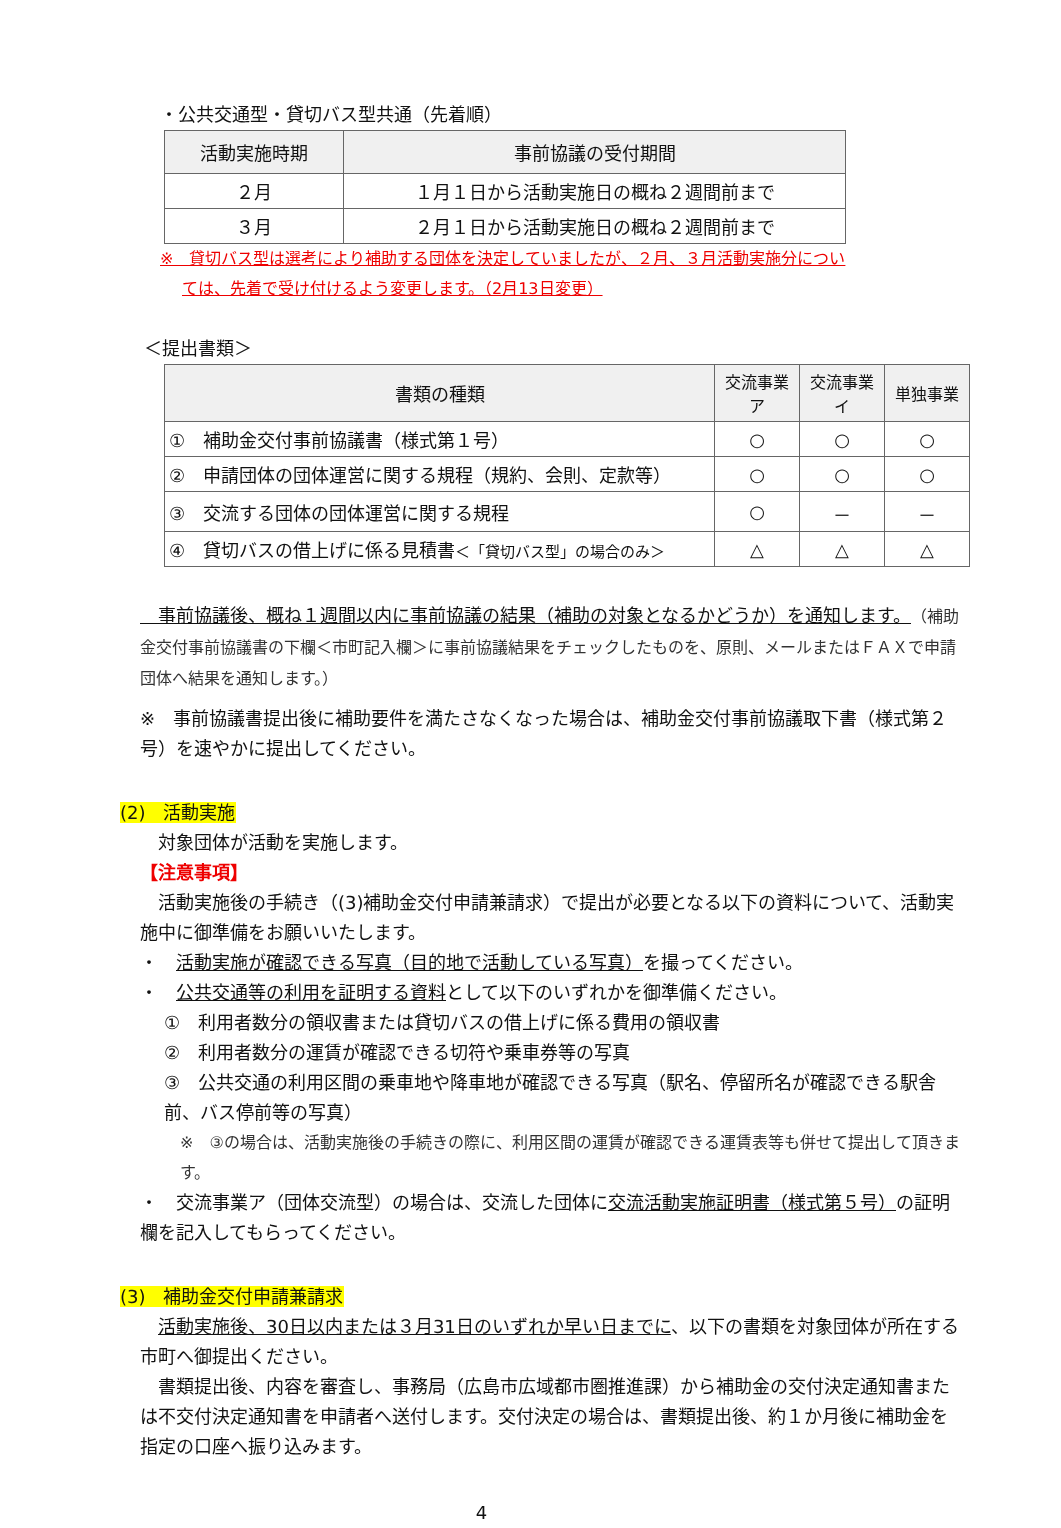・公共交通型・貸切バス型共通（先着順）
| 活動実施時期 | 事前協議の受付期間 |
| --- | --- |
| ２月 | １月１日から活動実施日の概ね２週間前まで |
| ３月 | ２月１日から活動実施日の概ね２週間前まで |
※　貸切バス型は選考により補助する団体を決定していましたが、２月、３月活動実施分につい
ては、先着で受け付けるよう変更します。（2月13日変更）
＜提出書類＞
| 書類の種類 | 交流事業ア | 交流事業イ | 単独事業 |
| --- | --- | --- | --- |
| ① 補助金交付事前協議書（様式第１号） | ○ | ○ | ○ |
| ② 申請団体の団体運営に関する規程（規約、会則、定款等） | ○ | ○ | ○ |
| ③ 交流する団体の団体運営に関する規程 | ○ | － | － |
| ④ 貸切バスの借上げに係る見積書 ＜「貸切バス型」の場合のみ＞ | △ | △ | △ |
　事前協議後、概ね１週間以内に事前協議の結果（補助の対象となるかどうか）を通知します。（補助金交付事前協議書の下欄＜市町記入欄＞に事前協議結果をチェックしたものを、原則、メールまたはＦＡＸで申請団体へ結果を通知します。）
※　事前協議書提出後に補助要件を満たさなくなった場合は、補助金交付事前協議取下書（様式第２号）を速やかに提出してください。
(2)　活動実施
　対象団体が活動を実施します。
【注意事項】
　活動実施後の手続き（(3)補助金交付申請兼請求）で提出が必要となる以下の資料について、活動実施中に御準備をお願いいたします。
・　活動実施が確認できる写真（目的地で活動している写真）を撮ってください。
・　公共交通等の利用を証明する資料として以下のいずれかを御準備ください。
①　利用者数分の領収書または貸切バスの借上げに係る費用の領収書
②　利用者数分の運賃が確認できる切符や乗車券等の写真
③　公共交通の利用区間の乗車地や降車地が確認できる写真（駅名、停留所名が確認できる駅舎前、バス停前等の写真）
※　③の場合は、活動実施後の手続きの際に、利用区間の運賃が確認できる運賃表等も併せて提出して頂きます。
・　交流事業ア（団体交流型）の場合は、交流した団体に交流活動実施証明書（様式第５号）の証明欄を記入してもらってください。
(3)　補助金交付申請兼請求
　活動実施後、30日以内または３月31日のいずれか早い日までに、以下の書類を対象団体が所在する市町へ御提出ください。
　書類提出後、内容を審査し、事務局（広島市広域都市圏推進課）から補助金の交付決定通知書または不交付決定通知書を申請者へ送付します。交付決定の場合は、書類提出後、約１か月後に補助金を指定の口座へ振り込みます。
4